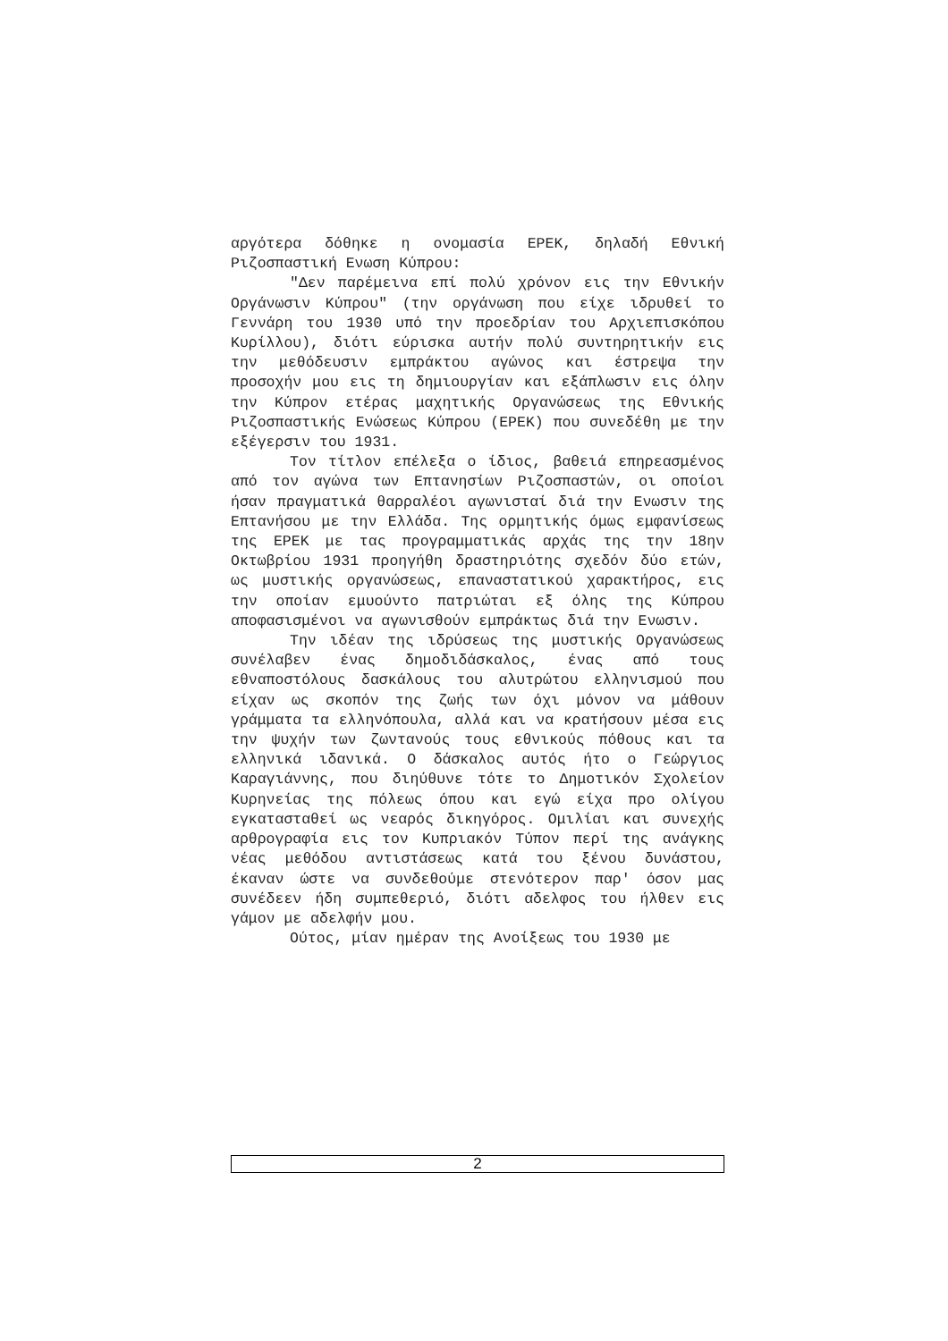αργότερα δόθηκε η ονομασία ΕΡΕΚ, δηλαδή Εθνική Ριζοσπαστική Ενωση Κύπρου:
"Δεν παρέμεινα επί πολύ χρόνον εις την Εθνικήν Οργάνωσιν Κύπρου" (την οργάνωση που είχε ιδρυθεί το Γεννάρη του 1930 υπό την προεδρίαν του Αρχιεπισκόπου Κυρίλλου), διότι εύρισκα αυτήν πολύ συντηρητικήν εις την μεθόδευσιν εμπράκτου αγώνος και έστρεψα την προσοχήν μου εις τη δημιουργίαν και εξάπλωσιν εις όλην την Κύπρον ετέρας μαχητικής Οργανώσεως της Εθνικής Ριζοσπαστικής Ενώσεως Κύπρου (ΕΡΕΚ) που συνεδέθη με την εξέγερσιν του 1931.
Τον τίτλον επέλεξα ο ίδιος, βαθειά επηρεασμένος από τον αγώνα των Επτανησίων Ριζοσπαστών, οι οποίοι ήσαν πραγματικά θαρραλέοι αγωνισταί διά την Ενωσιν της Επτανήσου με την Ελλάδα. Της ορμητικής όμως εμφανίσεως της ΕΡΕΚ με τας προγραμματικάς αρχάς της την 18ην Οκτωβρίου 1931 προηγήθη δραστηριότης σχεδόν δύο ετών, ως μυστικής οργανώσεως, επαναστατικού χαρακτήρος, εις την οποίαν εμυούντο πατριώται εξ όλης της Κύπρου αποφασισμένοι να αγωνισθούν εμπράκτως διά την Ενωσιν.
Την ιδέαν της ιδρύσεως της μυστικής Οργανώσεως συνέλαβεν ένας δημοδιδάσκαλος, ένας από τους εθναποστόλους δασκάλους του αλυτρώτου ελληνισμού που είχαν ως σκοπόν της ζωής των όχι μόνον να μάθουν γράμματα τα ελληνόπουλα, αλλά και να κρατήσουν μέσα εις την ψυχήν των ζωντανούς τους εθνικούς πόθους και τα ελληνικά ιδανικά. Ο δάσκαλος αυτός ήτο ο Γεώργιος Καραγιάννης, που διηύθυνε τότε το Δημοτικόν Σχολείον Κυρηνείας της πόλεως όπου και εγώ είχα προ ολίγου εγκατασταθεί ως νεαρός δικηγόρος. Ομιλίαι και συνεχής αρθρογραφία εις τον Κυπριακόν Τύπον περί της ανάγκης νέας μεθόδου αντιστάσεως κατά του ξένου δυνάστου, έκαναν ώστε να συνδεθούμε στενότερον παρ' όσον μας συνέδεεν ήδη συμπεθεριό, διότι αδελφος του ήλθεν εις γάμον με αδελφήν μου.
Ούτος, μίαν ημέραν της Ανοίξεως του 1930 με
2